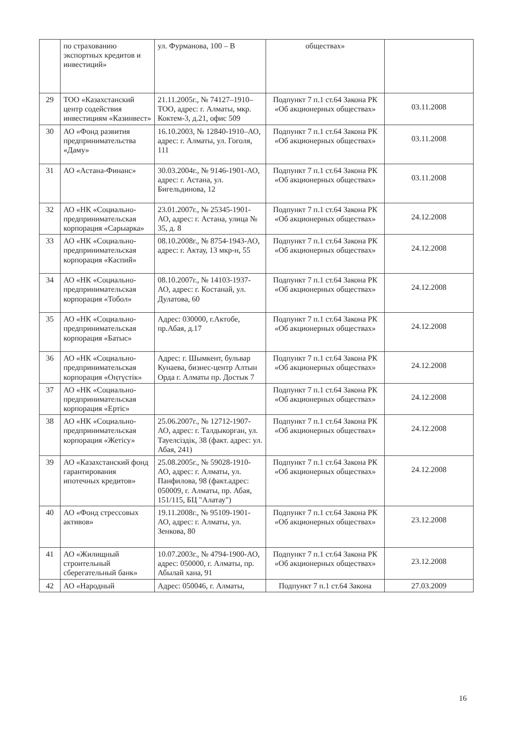| | по страхованию экспортных кредитов и инвестиций» | ул. Фурманова, 100 – В | обществах» | |
| 29 | ТОО «Казахстанский центр содействия инвестициям «Казинвест» | 21.11.2005г., № 74127–1910–ТОО, адрес: г. Алматы, мкр. Коктем-3, д.21, офис 509 | Подпункт 7 п.1 ст.64 Закона РК «Об акционерных обществах» | 03.11.2008 |
| 30 | АО «Фонд развития предпринимательства «Даму» | 16.10.2003, № 12840-1910–АО, адрес: г. Алматы, ул. Гоголя, 111 | Подпункт 7 п.1 ст.64 Закона РК «Об акционерных обществах» | 03.11.2008 |
| 31 | АО «Астана-Финанс» | 30.03.2004г., № 9146-1901-АО, адрес: г. Астана, ул. Бигельдинова, 12 | Подпункт 7 п.1 ст.64 Закона РК «Об акционерных обществах» | 03.11.2008 |
| 32 | АО «НК «Социально-предпринимательская корпорация «Сарыарка» | 23.01.2007г., № 25345-1901-АО, адрес: г. Астана, улица № 35, д. 8 | Подпункт 7 п.1 ст.64 Закона РК «Об акционерных обществах» | 24.12.2008 |
| 33 | АО «НК «Социально-предпринимательская корпорация «Каспий» | 08.10.2008г., № 8754-1943-АО, адрес: г. Актау, 13 мкр-н, 55 | Подпункт 7 п.1 ст.64 Закона РК «Об акционерных обществах» | 24.12.2008 |
| 34 | АО «НК «Социально-предпринимательская корпорация «Тобол» | 08.10.2007г., № 14103-1937-АО, адрес: г. Костанай, ул. Дулатова, 60 | Подпункт 7 п.1 ст.64 Закона РК «Об акционерных обществах» | 24.12.2008 |
| 35 | АО «НК «Социально-предпринимательская корпорация «Батыс» | Адрес: 030000, г.Актобе, пр.Абая, д.17 | Подпункт 7 п.1 ст.64 Закона РК «Об акционерных обществах» | 24.12.2008 |
| 36 | АО «НК «Социально-предпринимательская корпорация «Оңтүстік» | Адрес: г. Шымкент, бульвар Кунаева, бизнес-центр Алтын Орда г. Алматы пр. Достык 7 | Подпункт 7 п.1 ст.64 Закона РК «Об акционерных обществах» | 24.12.2008 |
| 37 | АО «НК «Социально-предпринимательская корпорация «Ертіс» | | Подпункт 7 п.1 ст.64 Закона РК «Об акционерных обществах» | 24.12.2008 |
| 38 | АО «НК «Социально-предпринимательская корпорация «Жетісу» | 25.06.2007г., № 12712-1907-АО, адрес: г. Талдыкорган, ул. Тауелсіздік, 38 (факт. адрес: ул. Абая, 241) | Подпункт 7 п.1 ст.64 Закона РК «Об акционерных обществах» | 24.12.2008 |
| 39 | АО «Казахстанский фонд гарантирования ипотечных кредитов» | 25.08.2005г., № 59028-1910-АО, адрес: г. Алматы, ул. Панфилова, 98 (факт.адрес: 050009, г. Алматы, пр. Абая, 151/115, БЦ "Алатау") | Подпункт 7 п.1 ст.64 Закона РК «Об акционерных обществах» | 24.12.2008 |
| 40 | АО «Фонд стрессовых активов» | 19.11.2008г., № 95109-1901-АО, адрес: г. Алматы, ул. Зенкова, 80 | Подпункт 7 п.1 ст.64 Закона РК «Об акционерных обществах» | 23.12.2008 |
| 41 | АО «Жилищный строительный сберегательный банк» | 10.07.2003г., № 4794-1900-АО, адрес: 050000, г. Алматы, пр. Абылай хана, 91 | Подпункт 7 п.1 ст.64 Закона РК «Об акционерных обществах» | 23.12.2008 |
| 42 | АО «Народный | Адрес: 050046, г. Алматы, | Подпункт 7 п.1 ст.64 Закона | 27.03.2009 |
16